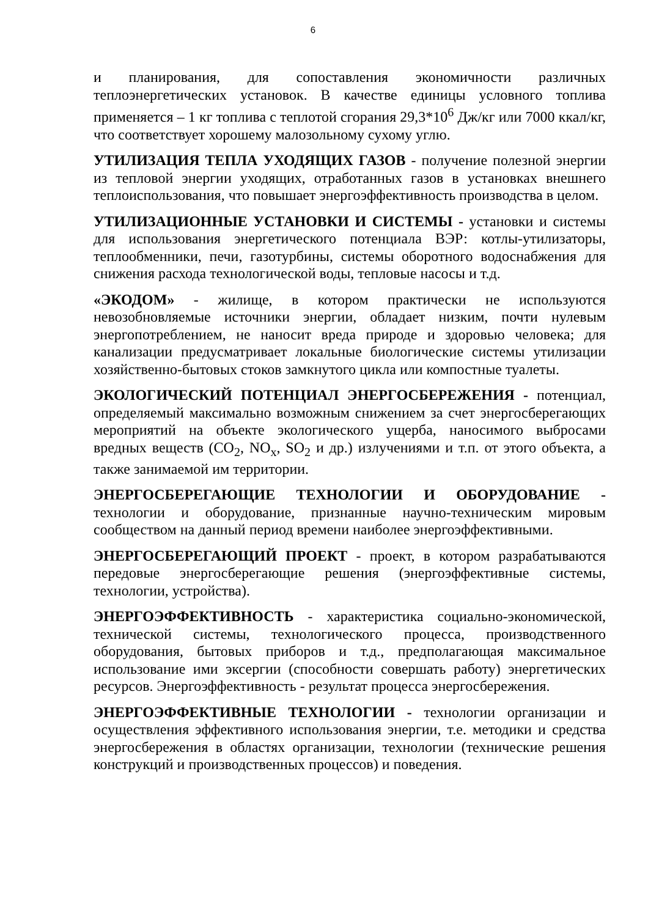6
и планирования, для сопоставления экономичности различных теплоэнергетических установок. В качестве единицы условного топлива применяется – 1 кг топлива с теплотой сгорания 29,3*10<sup>6</sup> Дж/кг или 7000 ккал/кг, что соответствует хорошему малозольному сухому углю.
УТИЛИЗАЦИЯ ТЕПЛА УХОДЯЩИХ ГАЗОВ - получение полезной энергии из тепловой энергии уходящих, отработанных газов в установках внешнего теплоиспользования, что повышает энергоэффективность производства в целом.
УТИЛИЗАЦИОННЫЕ УСТАНОВКИ И СИСТЕМЫ - установки и системы для использования энергетического потенциала ВЭР: котлы-утилизаторы, теплообменники, печи, газотурбины, системы оборотного водоснабжения для снижения расхода технологической воды, тепловые насосы и т.д.
«ЭКОДОМ» - жилище, в котором практически не используются невозобновляемые источники энергии, обладает низким, почти нулевым энергопотреблением, не наносит вреда природе и здоровью человека; для канализации предусматривает локальные биологические системы утилизации хозяйственно-бытовых стоков замкнутого цикла или компостные туалеты.
ЭКОЛОГИЧЕСКИЙ ПОТЕНЦИАЛ ЭНЕРГОСБЕРЕЖЕНИЯ - потенциал, определяемый максимально возможным снижением за счет энергосберегающих мероприятий на объекте экологического ущерба, наносимого выбросами вредных веществ (CO<sub>2</sub>, NO<sub>x</sub>, SO<sub>2</sub> и др.) излучениями и т.п. от этого объекта, а также занимаемой им территории.
ЭНЕРГОСБЕРЕГАЮЩИЕ ТЕХНОЛОГИИ И ОБОРУДОВАНИЕ - технологии и оборудование, признанные научно-техническим мировым сообществом на данный период времени наиболее энергоэффективными.
ЭНЕРГОСБЕРЕГАЮЩИЙ ПРОЕКТ - проект, в котором разрабатываются передовые энергосберегающие решения (энергоэффективные системы, технологии, устройства).
ЭНЕРГОЭФФЕКТИВНОСТЬ - характеристика социально-экономической, технической системы, технологического процесса, производственного оборудования, бытовых приборов и т.д., предполагающая максимальное использование ими эксергии (способности совершать работу) энергетических ресурсов. Энергоэффективность - результат процесса энергосбережения.
ЭНЕРГОЭФФЕКТИВНЫЕ ТЕХНОЛОГИИ - технологии организации и осуществления эффективного использования энергии, т.е. методики и средства энергосбережения в областях организации, технологии (технические решения конструкций и производственных процессов) и поведения.